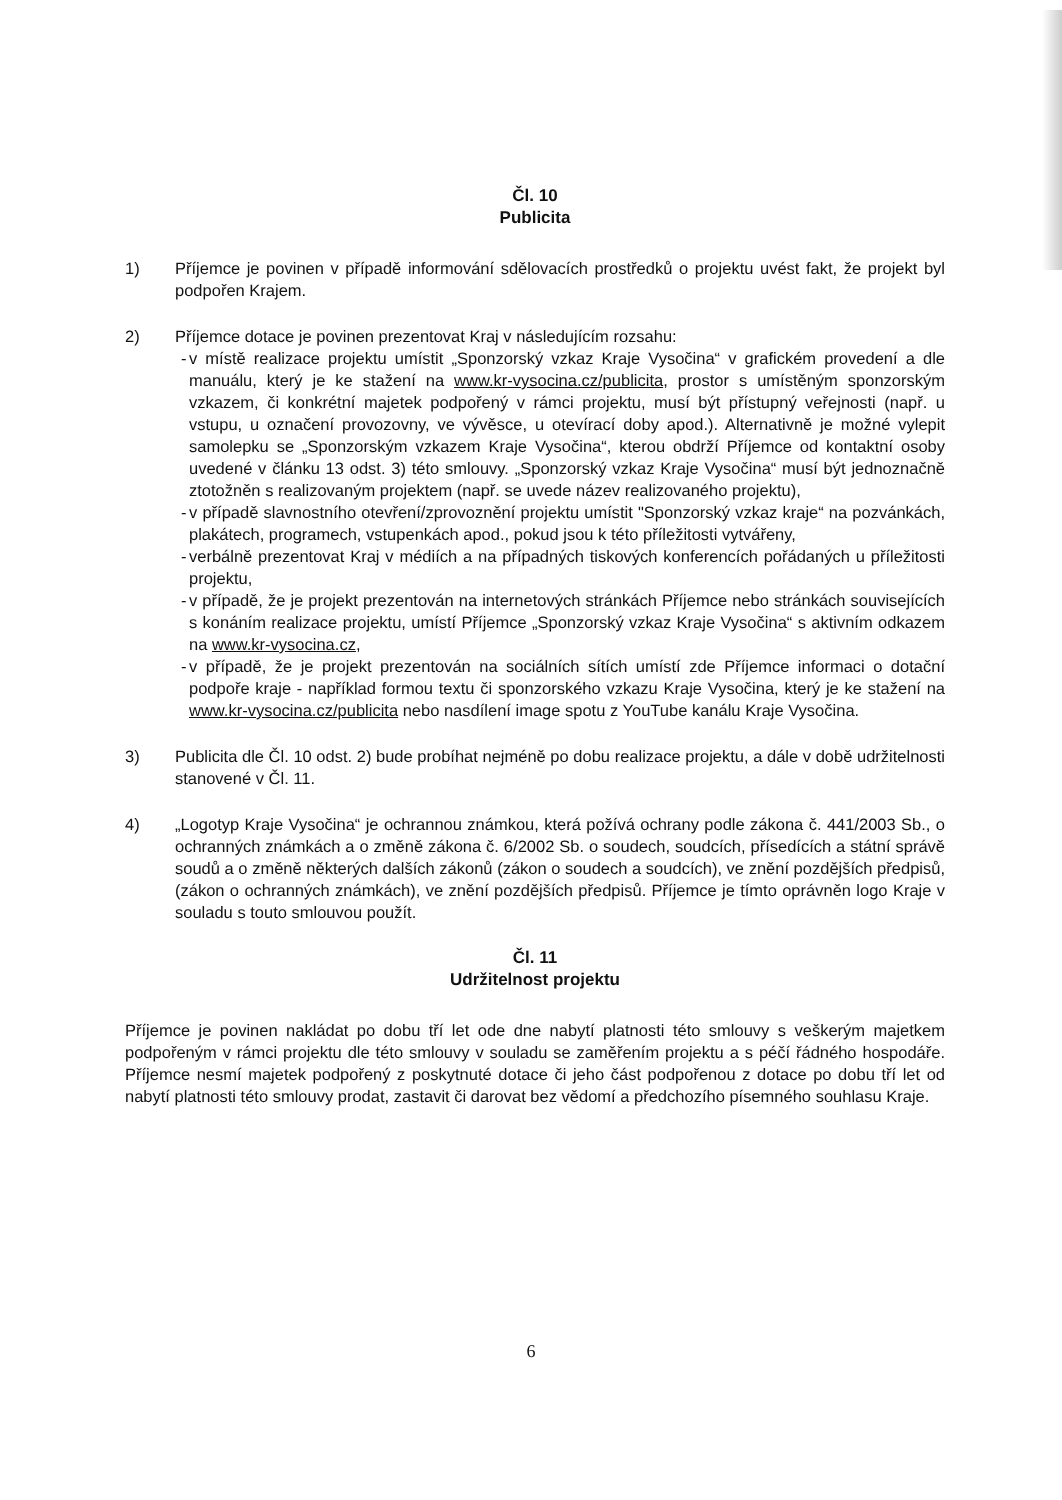Čl. 10
Publicita
1) Příjemce je povinen v případě informování sdělovacích prostředků o projektu uvést fakt, že projekt byl podpořen Krajem.
2) Příjemce dotace je povinen prezentovat Kraj v následujícím rozsahu:
- v místě realizace projektu umístit „Sponzorský vzkaz Kraje Vysočina“ v grafickém provedení a dle manuálu, který je ke stažení na www.kr-vysocina.cz/publicita, prostor s umístěným sponzorským vzkazem, či konkrétní majetek podpořený v rámci projektu, musí být přístupný veřejnosti (např. u vstupu, u označení provozovny, ve vývěsce, u otevírací doby apod.). Alternativně je možné vylepit samolepku se „Sponzorským vzkazem Kraje Vysočina“, kterou obdrží Příjemce od kontaktní osoby uvedené v článku 13 odst. 3) této smlouvy. „Sponzorský vzkaz Kraje Vysočina“ musí být jednoznačně ztotožněn s realizovaným projektem (např. se uvede název realizovaného projektu),
- v případě slavnostního otevření/zprovoznění projektu umístit "Sponzorský vzkaz kraje“ na pozvánkách, plakátech, programech, vstupenkách apod., pokud jsou k této příležitosti vytvářeny,
- verbálně prezentovat Kraj v médiích a na případných tiskových konferencích pořádaných u příležitosti projektu,
- v případě, že je projekt prezentován na internetových stránkách Příjemce nebo stránkách souvisejících s konáním realizace projektu, umístí Příjemce „Sponzorský vzkaz Kraje Vysočina“ s aktivním odkazem na www.kr-vysocina.cz,
- v případě, že je projekt prezentován na sociálních sítích umístí zde Příjemce informaci o dotační podpoře kraje - například formou textu či sponzorského vzkazu Kraje Vysočina, který je ke stažení na www.kr-vysocina.cz/publicita nebo nasdílení image spotu z YouTube kanálu Kraje Vysočina.
3) Publicita dle Čl. 10 odst. 2) bude probíhat nejméně po dobu realizace projektu, a dále v době udržitelnosti stanovené v Čl. 11.
4) „Logotyp Kraje Vysočina“ je ochrannou známkou, která požívá ochrany podle zákona č. 441/2003 Sb., o ochranných známkách a o změně zákona č. 6/2002 Sb. o soudech, soudcích, přísedících a státní správě soudů a o změně některých dalších zákonů (zákon o soudech a soudcích), ve znění pozdějších předpisů, (zákon o ochranných známkách), ve znění pozdějších předpisů. Příjemce je tímto oprávněn logo Kraje v souladu s touto smlouvou použít.
Čl. 11
Udržitelnost projektu
Příjemce je povinen nakládat po dobu tří let ode dne nabytí platnosti této smlouvy s veškerým majetkem podpořeným v rámci projektu dle této smlouvy v souladu se zaměřením projektu a s péčí řádného hospodáře. Příjemce nesmí majetek podpořený z poskytnuté dotace či jeho část podpořenou z dotace po dobu tří let od nabytí platnosti této smlouvy prodat, zastavit či darovat bez vědomí a předchozího písemného souhlasu Kraje.
6